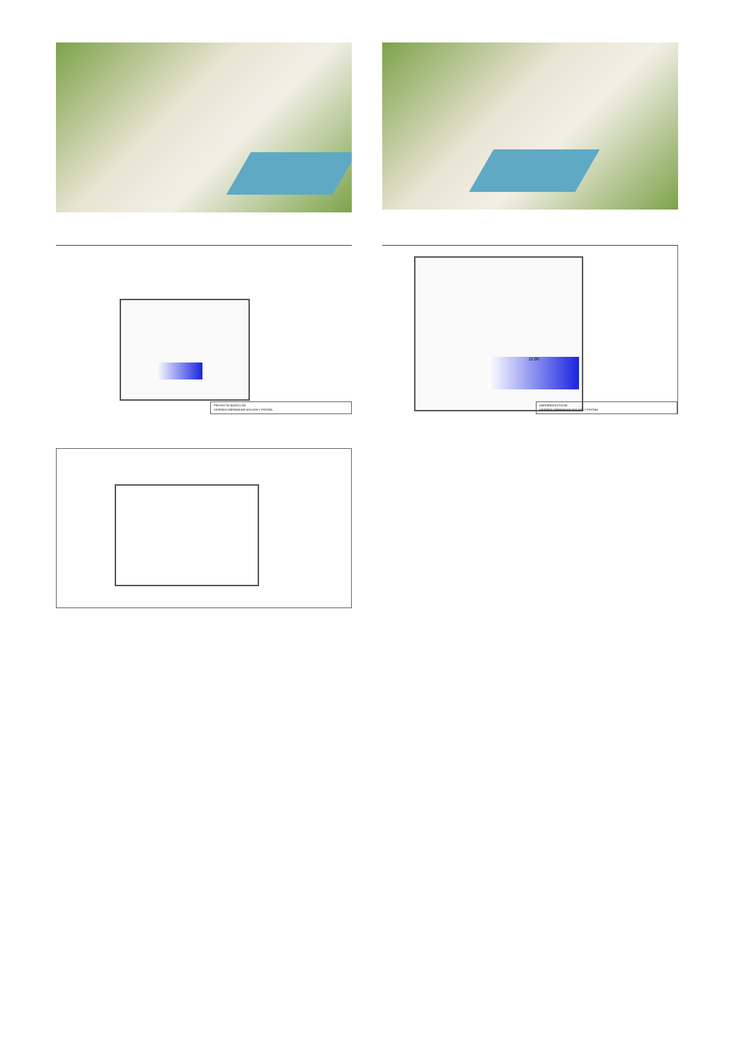PROYECTO BÁSICO DE:
VIVIENDA UNIFAMILIAR AISLADA Y PISCINA
12.00
ANTEPROYECTO DE:
VIVIENDA UNIFAMILIAR AISLADA Y PISCINA